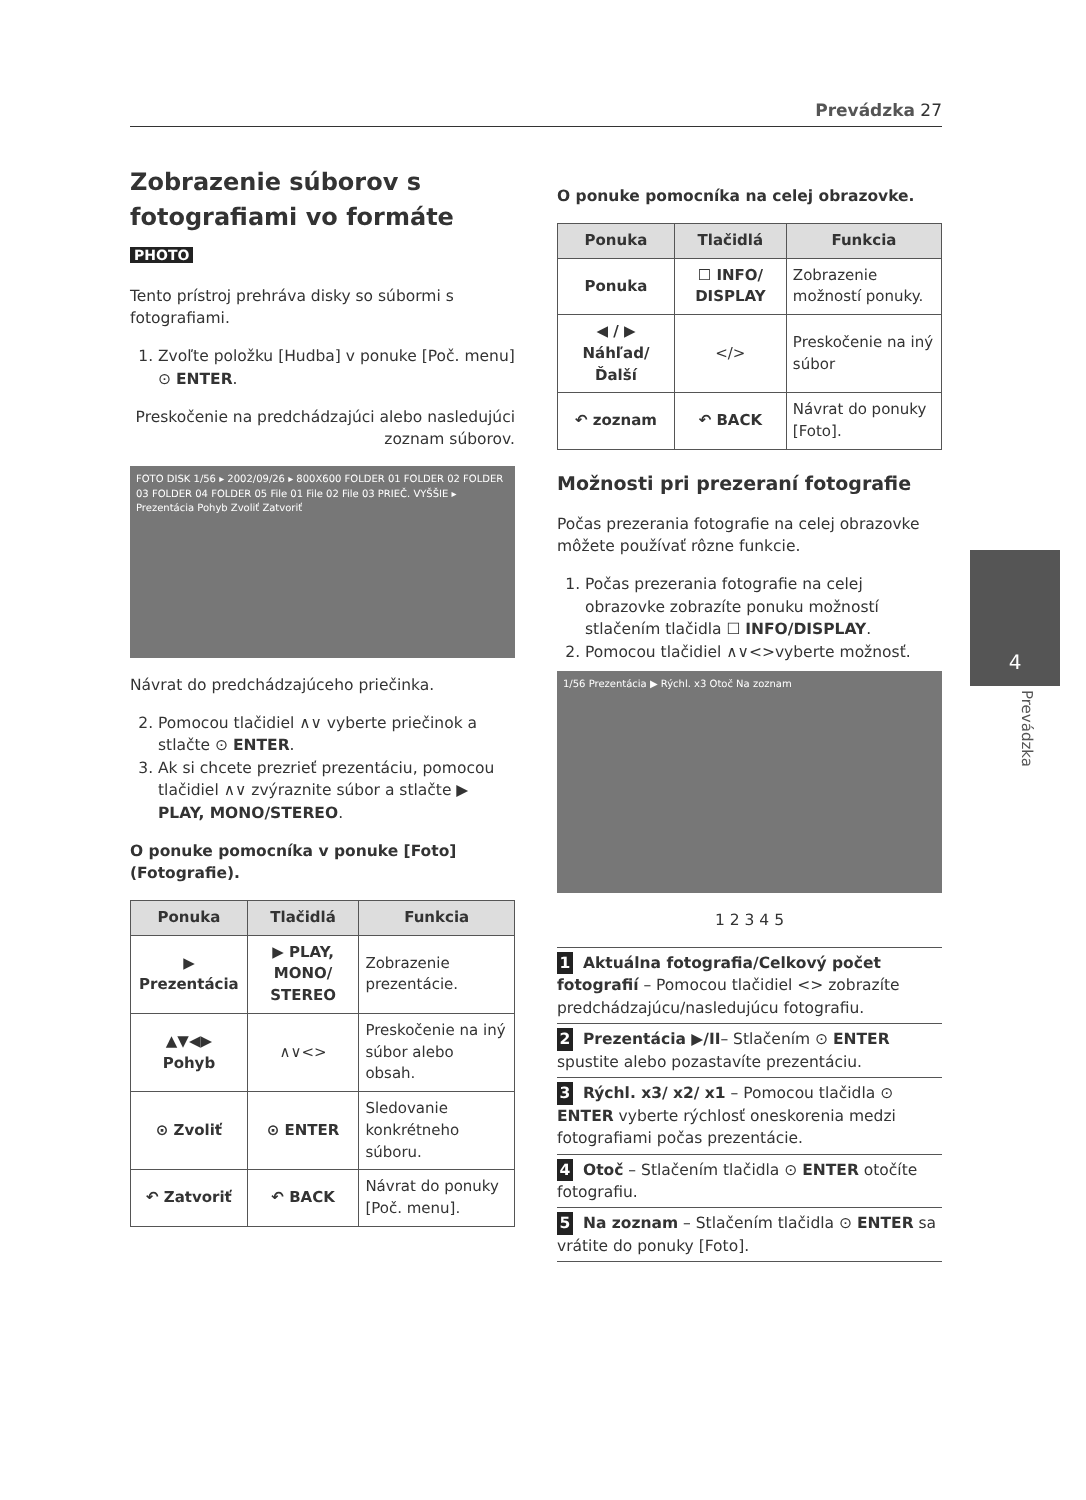Prevádzka 27
Zobrazenie súborov s fotografiami vo formáte PHOTO
Tento prístroj prehráva disky so súbormi s fotografiami.
1. Zvoľte položku [Hudba] v ponuke [Poč. menu] ⊙ ENTER.
Preskočenie na predchádzajúci alebo nasledujúci zoznam súborov.
FOTO DISK 1/56 ▸ 2002/09/26 ▸ 800X600 FOLDER 01 FOLDER 02 FOLDER 03 FOLDER 04 FOLDER 05 File 01 File 02 File 03 PRIEČ. VYŠŠIE ▸ Prezentácia Pohyb Zvoliť Zatvoriť
Návrat do predchádzajúceho priečinka.
2. Pomocou tlačidiel ∧∨ vyberte priečinok a stlačte ⊙ ENTER.
3. Ak si chcete prezrieť prezentáciu, pomocou tlačidiel ∧∨ zvýraznite súbor a stlačte ▶ PLAY, MONO/STEREO.
O ponuke pomocníka v ponuke [Foto] (Fotografie).
| Ponuka | Tlačidlá | Funkcia |
| --- | --- | --- |
| ▶ Prezentácia | ▶ PLAY, MONO/ STEREO | Zobrazenie prezentácie. |
| ▲▼◀▶ Pohyb | ∧∨<> | Preskočenie na iný súbor alebo obsah. |
| ⊙ Zvoliť | ⊙ ENTER | Sledovanie konkrétneho súboru. |
| ↶ Zatvoriť | ↶ BACK | Návrat do ponuky [Poč. menu]. |
O ponuke pomocníka na celej obrazovke.
| Ponuka | Tlačidlá | Funkcia |
| --- | --- | --- |
| Ponuka | ☐ INFO/ DISPLAY | Zobrazenie možností ponuky. |
| ◀ / ▶ Náhľad/ Ďalší | </> | Preskočenie na iný súbor |
| ↶ zoznam | ↶ BACK | Návrat do ponuky [Foto]. |
Možnosti pri prezeraní fotografie
Počas prezerania fotografie na celej obrazovke môžete používať rôzne funkcie.
1. Počas prezerania fotografie na celej obrazovke zobrazíte ponuku možností stlačením tlačidla ☐ INFO/DISPLAY.
2. Pomocou tlačidiel ∧∨<>vyberte možnosť.
1/56 Prezentácia ▶ Rýchl. x3 Otoč Na zoznam
1 2 3 4 5
1 Aktuálna fotografia/Celkový počet fotografií – Pomocou tlačidiel <> zobrazíte predchádzajúcu/nasledujúcu fotografiu.
2 Prezentácia ▶/II– Stlačením ⊙ ENTER spustite alebo pozastavíte prezentáciu.
3 Rýchl. x3/ x2/ x1 – Pomocou tlačidla ⊙ ENTER vyberte rýchlosť oneskorenia medzi fotografiami počas prezentácie.
4 Otoč – Stlačením tlačidla ⊙ ENTER otočíte fotografiu.
5 Na zoznam – Stlačením tlačidla ⊙ ENTER sa vrátite do ponuky [Foto].
4
Prevádzka